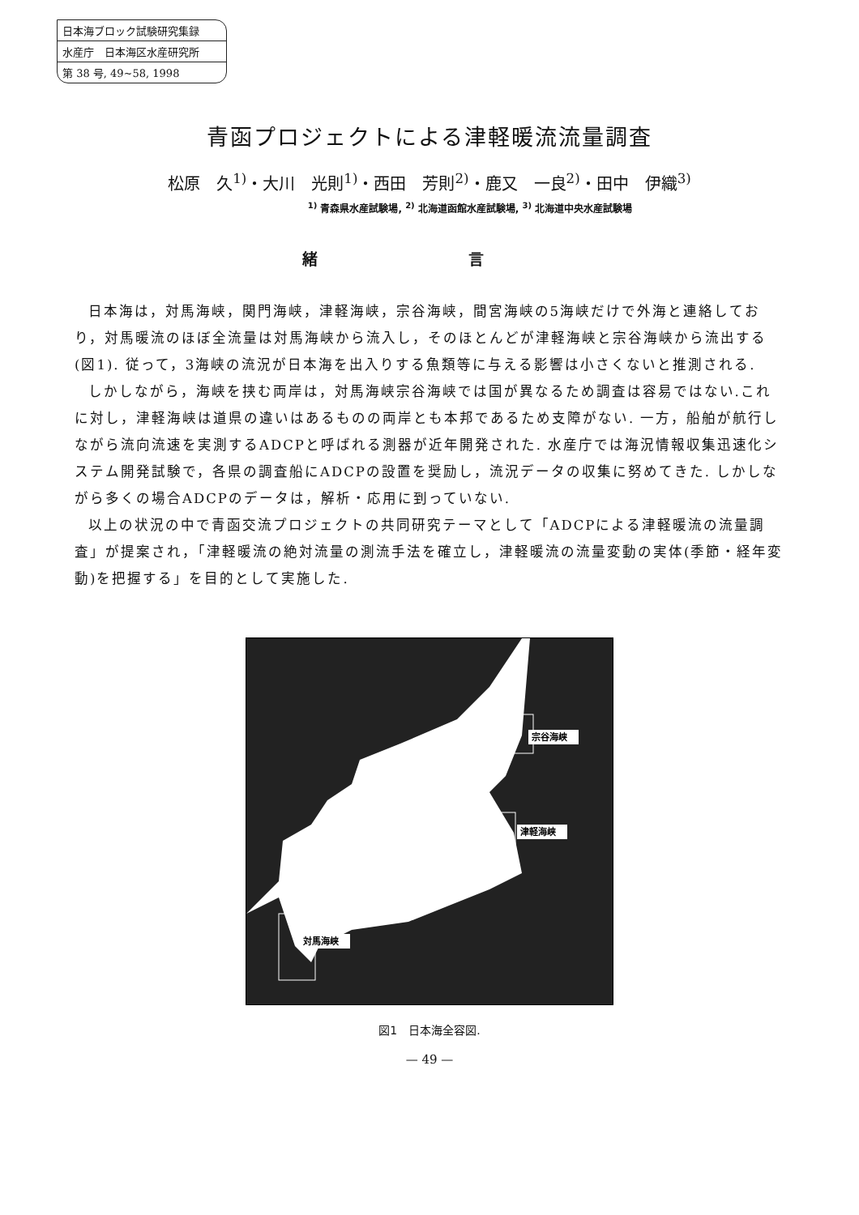日本海ブロック試験研究集録
水産庁　日本海区水産研究所
第 38 号, 49~58, 1998
青函プロジェクトによる津軽暖流流量調査
松原　久<sup>1)</sup>・大川　光則<sup>1)</sup>・西田　芳則<sup>2)</sup>・鹿又　一良<sup>2)</sup>・田中　伊織<sup>3)</sup>
<sup>1)</sup> 青森県水産試験場, <sup>2)</sup> 北海道函館水産試験場, <sup>3)</sup> 北海道中央水産試験場
緒 言
日本海は，対馬海峡，関門海峡，津軽海峡，宗谷海峡，間宮海峡の5海峡だけで外海と連絡しており，対馬暖流のほぼ全流量は対馬海峡から流入し，そのほとんどが津軽海峡と宗谷海峡から流出する(図1). 従って，3海峡の流況が日本海を出入りする魚類等に与える影響は小さくないと推測される.
しかしながら，海峡を挟む両岸は，対馬海峡宗谷海峡では国が異なるため調査は容易ではない.これに対し，津軽海峡は道県の違いはあるものの両岸とも本邦であるため支障がない. 一方，船舶が航行しながら流向流速を実測するADCPと呼ばれる測器が近年開発された. 水産庁では海況情報収集迅速化システム開発試験で，各県の調査船にADCPの設置を奨励し，流況データの収集に努めてきた. しかしながら多くの場合ADCPのデータは，解析・応用に到っていない.
以上の状況の中で青函交流プロジェクトの共同研究テーマとして「ADCPによる津軽暖流の流量調査」が提案され，「津軽暖流の絶対流量の測流手法を確立し，津軽暖流の流量変動の実体(季節・経年変動)を把握する」を目的として実施した.
宗谷海峡
津軽海峡
対馬海峡
図1　日本海全容図.
— 49 —